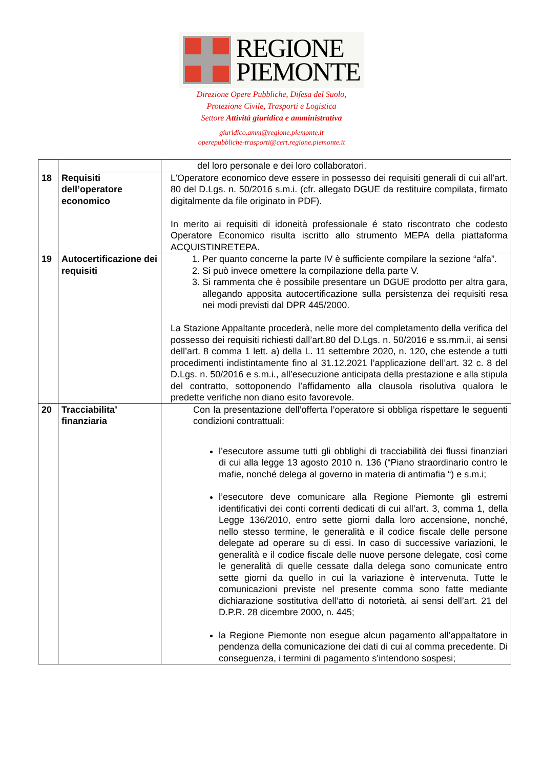REGIONE
PIEMONTE
Direzione Opere Pubbliche, Difesa del Suolo,
Protezione Civile, Trasporti e Logistica
Settore Attività giuridica e amministrativa
giuridico.amm@regione.piemonte.it
operepubbliche-trasporti@cert.regione.piemonte.it
| | | del loro personale e dei loro collaboratori. |
| 18 | Requisiti dell’operatore economico | L’Operatore economico deve essere in possesso dei requisiti generali di cui all’art. 80 del D.Lgs. n. 50/2016 s.m.i. (cfr. allegato DGUE da restituire compilata, firmato digitalmente da file originato in PDF). In merito ai requisiti di idoneità professionale é stato riscontrato che codesto Operatore Economico risulta iscritto allo strumento MEPA della piattaforma ACQUISTINRETEPA. |
| 19 | Autocertificazione dei requisiti | 1. Per quanto concerne la parte IV è sufficiente compilare la sezione “alfa”. 2. Si può invece omettere la compilazione della parte V. 3. Si rammenta che è possibile presentare un DGUE prodotto per altra gara, allegando apposita autocertificazione sulla persistenza dei requisiti resa nei modi previsti dal DPR 445/2000. La Stazione Appaltante procederà, nelle more del completamento della verifica del possesso dei requisiti richiesti dall’art.80 del D.Lgs. n. 50/2016 e ss.mm.ii, ai sensi dell’art. 8 comma 1 lett. a) della L. 11 settembre 2020, n. 120, che estende a tutti procedimenti indistintamente fino al 31.12.2021 l’applicazione dell’art. 32 c. 8 del D.Lgs. n. 50/2016 e s.m.i., all’esecuzione anticipata della prestazione e alla stipula del contratto, sottoponendo l’affidamento alla clausola risolutiva qualora le predette verifiche non diano esito favorevole. |
| 20 | Tracciabilita’ finanziaria | Con la presentazione dell’offerta l’operatore si obbliga rispettare le seguenti condizioni contrattuali: l’esecutore assume tutti gli obblighi di tracciabilità dei flussi finanziari di cui alla legge 13 agosto 2010 n. 136 (“Piano straordinario contro le mafie, nonché delega al governo in materia di antimafia “) e s.m.i; l’esecutore deve comunicare alla Regione Piemonte gli estremi identificativi dei conti correnti dedicati di cui all’art. 3, comma 1, della Legge 136/2010, entro sette giorni dalla loro accensione, nonché, nello stesso termine, le generalità e il codice fiscale delle persone delegate ad operare su di essi. In caso di successive variazioni, le generalità e il codice fiscale delle nuove persone delegate, così come le generalità di quelle cessate dalla delega sono comunicate entro sette giorni da quello in cui la variazione è intervenuta. Tutte le comunicazioni previste nel presente comma sono fatte mediante dichiarazione sostitutiva dell’atto di notorietà, ai sensi dell’art. 21 del D.P.R. 28 dicembre 2000, n. 445; la Regione Piemonte non esegue alcun pagamento all’appaltatore in pendenza della comunicazione dei dati di cui al comma precedente. Di conseguenza, i termini di pagamento s’intendono sospesi; |